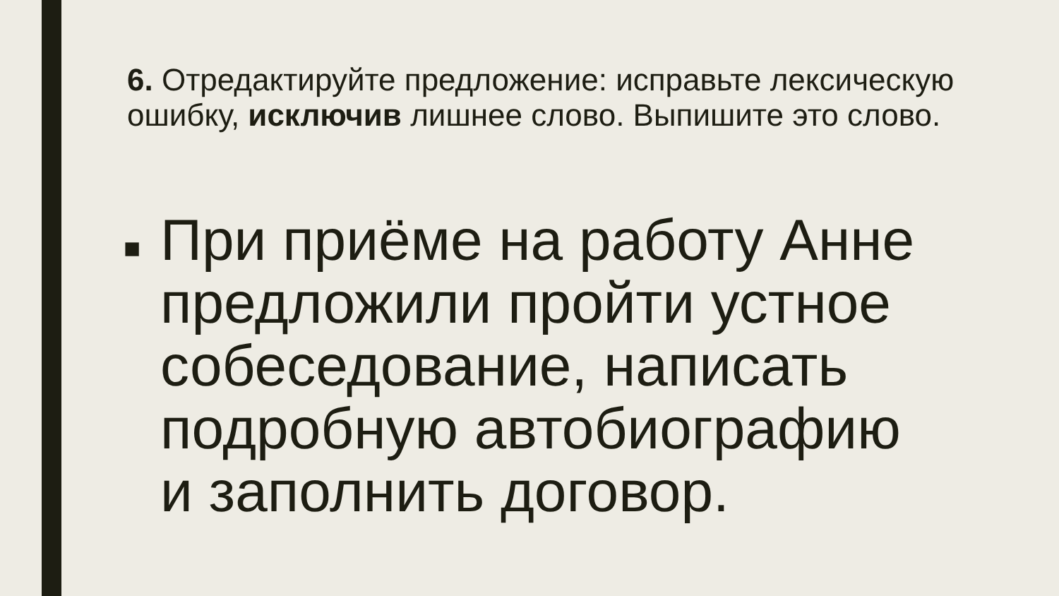6. Отредактируйте предложение: исправьте лексическую ошибку, исключив лишнее слово. Выпишите это слово.
■ При приёме на работу Анне предложили пройти устное собеседование, написать подробную автобиографию и заполнить договор.